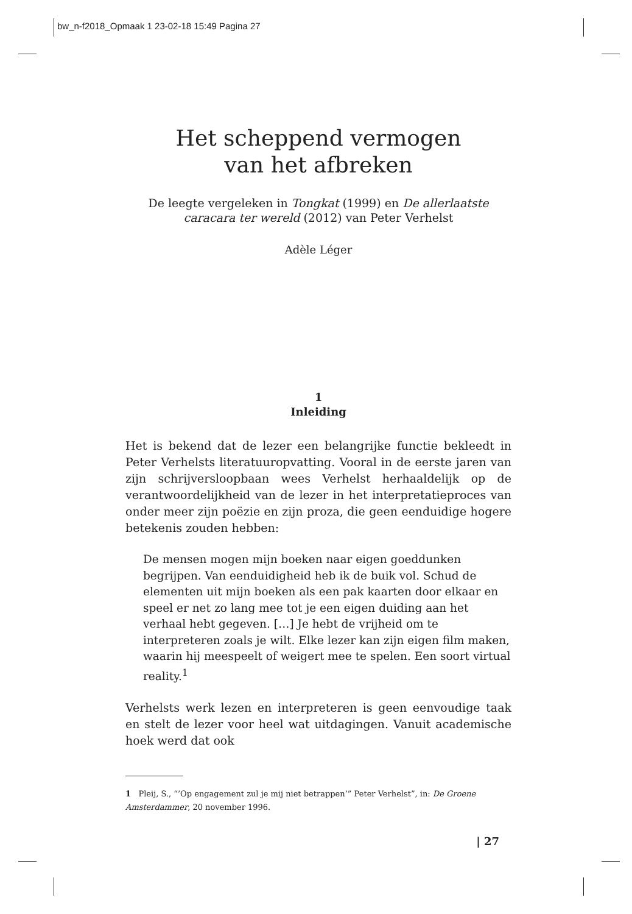bw_n-f2018_Opmaak 1 23-02-18 15:49 Pagina 27
Het scheppend vermogen
van het afbreken
De leegte vergeleken in Tongkat (1999) en De allerlaatste caracara ter wereld (2012) van Peter Verhelst
Adèle Léger
1
Inleiding
Het is bekend dat de lezer een belangrijke functie bekleedt in Peter Verhelsts literatuuropvatting. Vooral in de eerste jaren van zijn schrijversloopbaan wees Verhelst herhaaldelijk op de verantwoordelijkheid van de lezer in het interpretatieproces van onder meer zijn poëzie en zijn proza, die geen eenduidige hogere betekenis zouden hebben:
De mensen mogen mijn boeken naar eigen goeddunken begrijpen. Van eenduidigheid heb ik de buik vol. Schud de elementen uit mijn boeken als een pak kaarten door elkaar en speel er net zo lang mee tot je een eigen duiding aan het verhaal hebt gegeven. […] Je hebt de vrijheid om te interpreteren zoals je wilt. Elke lezer kan zijn eigen film maken, waarin hij meespeelt of weigert mee te spelen. Een soort virtual reality.<sup>1</sup>
Verhelsts werk lezen en interpreteren is geen eenvoudige taak en stelt de lezer voor heel wat uitdagingen. Vanuit academische hoek werd dat ook
1 Pleij, S., “’Op engagement zul je mij niet betrappen’” Peter Verhelst”, in: De Groene Amsterdammer, 20 november 1996.
| 27